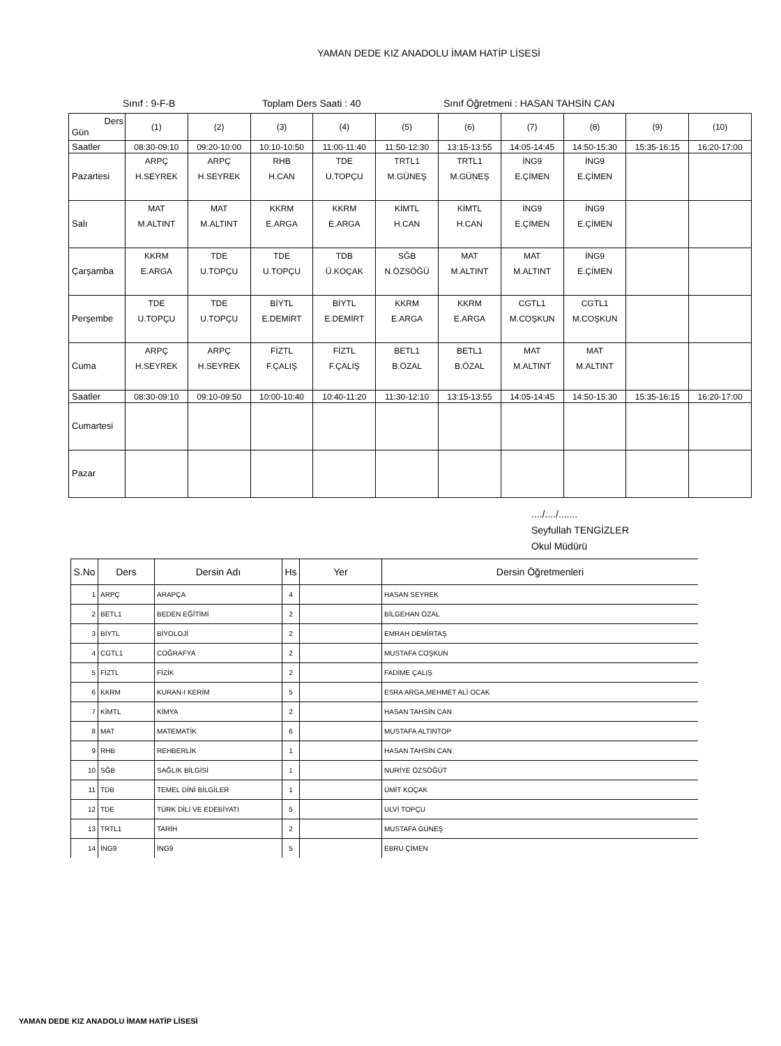YAMAN DEDE KIZ ANADOLU İMAM HATİP LİSESİ
Sınıf : 9-F-B Toplam Ders Saati : 40 Sınıf Öğretmeni : HASAN TAHSİN CAN
| Ders Gün | (1) | (2) | (3) | (4) | (5) | (6) | (7) | (8) | (9) | (10) |
| Saatler | 08:30-09:10 | 09:20-10:00 | 10:10-10:50 | 11:00-11:40 | 11:50-12:30 | 13:15-13:55 | 14:05-14:45 | 14:50-15:30 | 15:35-16:15 | 16:20-17:00 |
| Pazartesi | ARPÇ H.SEYREK | ARPÇ H.SEYREK | RHB H.CAN | TDE U.TOPÇU | TRTL1 M.GÜNEŞ | TRTL1 M.GÜNEŞ | İNG9 E.ÇİMEN | İNG9 E.ÇİMEN | | |
| Salı | MAT M.ALTINT | MAT M.ALTINT | KKRM E.ARGA | KKRM E.ARGA | KİMTL H.CAN | KİMTL H.CAN | İNG9 E.ÇİMEN | İNG9 E.ÇİMEN | | |
| Çarşamba | KKRM E.ARGA | TDE U.TOPÇU | TDE U.TOPÇU | TDB Ü.KOÇAK | SĞB N.ÖZSÖĞÜ | MAT M.ALTINT | MAT M.ALTINT | İNG9 E.ÇİMEN | | |
| Perşembe | TDE U.TOPÇU | TDE U.TOPÇU | BİYTL E.DEMİRT | BİYTL E.DEMİRT | KKRM E.ARGA | KKRM E.ARGA | CGTL1 M.COŞKUN | CGTL1 M.COŞKUN | | |
| Cuma | ARPÇ H.SEYREK | ARPÇ H.SEYREK | FİZTL F.ÇALIŞ | FİZTL F.ÇALIŞ | BETL1 B.ÖZAL | BETL1 B.ÖZAL | MAT M.ALTINT | MAT M.ALTINT | | |
| Saatler | 08:30-09:10 | 09:10-09:50 | 10:00-10:40 | 10:40-11:20 | 11:30-12:10 | 13:15-13:55 | 14:05-14:45 | 14:50-15:30 | 15:35-16:15 | 16:20-17:00 |
| Cumartesi | | | | | | | | | | |
| Pazar | | | | | | | | | | |
..../..../.......
Seyfullah TENGİZLER
Okul Müdürü
| S.No | Ders | Dersin Adı | Hs | Yer | Dersin Öğretmenleri |
| --- | --- | --- | --- | --- | --- |
| 1 | ARPÇ | ARAPÇA | 4 | | HASAN SEYREK |
| 2 | BETL1 | BEDEN EĞİTİMİ | 2 | | BİLGEHAN ÖZAL |
| 3 | BİYTL | BİYOLOJİ | 2 | | EMRAH DEMİRTAŞ |
| 4 | CGTL1 | COĞRAFYA | 2 | | MUSTAFA COŞKUN |
| 5 | FİZTL | FİZİK | 2 | | FADİME ÇALIŞ |
| 6 | KKRM | KURAN-I KERİM | 5 | | ESRA ARGA,MEHMET ALİ OCAK |
| 7 | KİMTL | KİMYA | 2 | | HASAN TAHSİN CAN |
| 8 | MAT | MATEMATİK | 6 | | MUSTAFA ALTINTOP |
| 9 | RHB | REHBERLİK | 1 | | HASAN TAHSİN CAN |
| 10 | SĞB | SAĞLIK BİLGİSİ | 1 | | NURİYE ÖZSÖĞÜT |
| 11 | TDB | TEMEL DİNİ BİLGİLER | 1 | | ÜMİT KOÇAK |
| 12 | TDE | TÜRK DİLİ VE EDEBİYATI | 5 | | ULVİ TOPÇU |
| 13 | TRTL1 | TARİH | 2 | | MUSTAFA GÜNEŞ |
| 14 | İNG9 | İNG9 | 5 | | EBRU ÇİMEN |
YAMAN DEDE KIZ ANADOLU İMAM HATİP LİSESİ